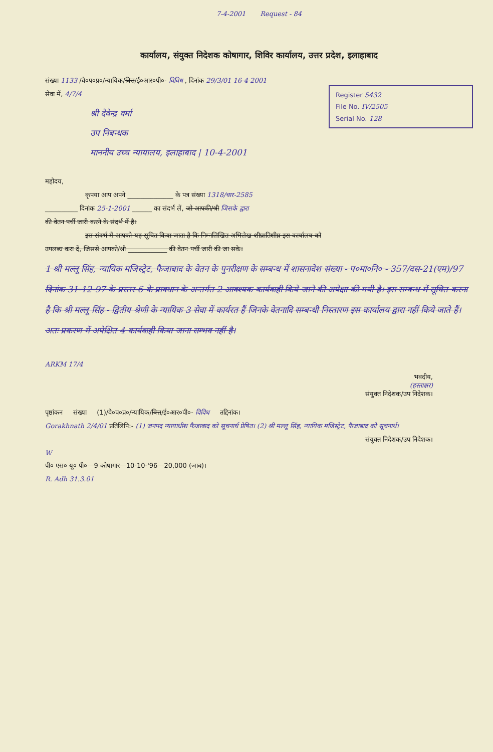7-4-2001 Request - 84
कार्यालय, संयुक्त निदेशक कोषागार, शिविर कार्यालय, उत्तर प्रदेश, इलाहाबाद
संख्या 1133 /वे०प०प्र०/न्यायिक/वित्त/ई०आर०पी०- विविध , दिनांक 29/3/01 16-4-2001
Register 5432
File No. IV/2505
Serial No. 128
सेवा में, 4/7/4
श्री देवेन्द्र वर्मा
उप निबन्धक
माननीय उच्च न्यायालय, इलाहाबाद | 10-4-2001
महोदय,
कृपया आप अपने ______________ के पत्र संख्या 1318/चार-2585
__________ दिनांक 25-1-2001 ______ का संदर्भ लें, जो आपकी/श्री जिसके द्वारा
की वेतन पर्ची जारी करने के संदर्भ में है।
इस संदर्भ में आपको यह सूचित किया जाता है कि निम्नलिखित अभिलेख शीघ्रातिशीघ्र इस कार्यालय को
उपलब्ध करा दें, जिससे आपको/श्री ____________ की वेतन पर्ची जारी की जा सके।
1 श्री मल्लू सिंह, न्यायिक मजिस्ट्रेट, फैजाबाद के वेतन के पुनरीक्षण के सम्बन्ध में शासनादेश संख्या - प०मा०नि० - 357/दस-21(एम)/97 दिनांक 31-12-97 के प्रस्तर-6 के प्रावधान के अन्तर्गत 2 आवश्यक कार्यवाही किये जाने की अपेक्षा की गयी है। इस सम्बन्ध में सूचित करना है कि श्री मल्लू सिंह - द्वितीय श्रेणी के न्यायिक 3 सेवा में कार्यरत हैं जिनके वेतनादि सम्बन्धी निस्तारण इस कार्यालय द्वारा नहीं किये जाते हैं। अतः प्रकरण में अपेक्षित 4 कार्यवाही किया जाना सम्भव नहीं है।
ARKM 17/4
भवदीय,
(हस्ताक्षर)
संयुक्त निदेशक/उप निदेशक।
पृष्ठांकन संख्या (1)/वे०प०प्र०/न्यायिक/वित्त/ई०आर०पी०- विविध तद्दिनांक।
Gorakhnath 2/4/01 प्रतिलिपि:- (1) जनपद न्यायाधीश फैजाबाद को सूचनार्थ प्रेषित। (2) श्री मल्लू सिंह, न्यायिक मजिस्ट्रेट, फैजाबाद को सूचनार्थ।
संयुक्त निदेशक/उप निदेशक।
W
पी० एस० यू० पी०—9 कोषागार—10-10-'96—20,000 (जाब)।
R. Adh 31.3.01